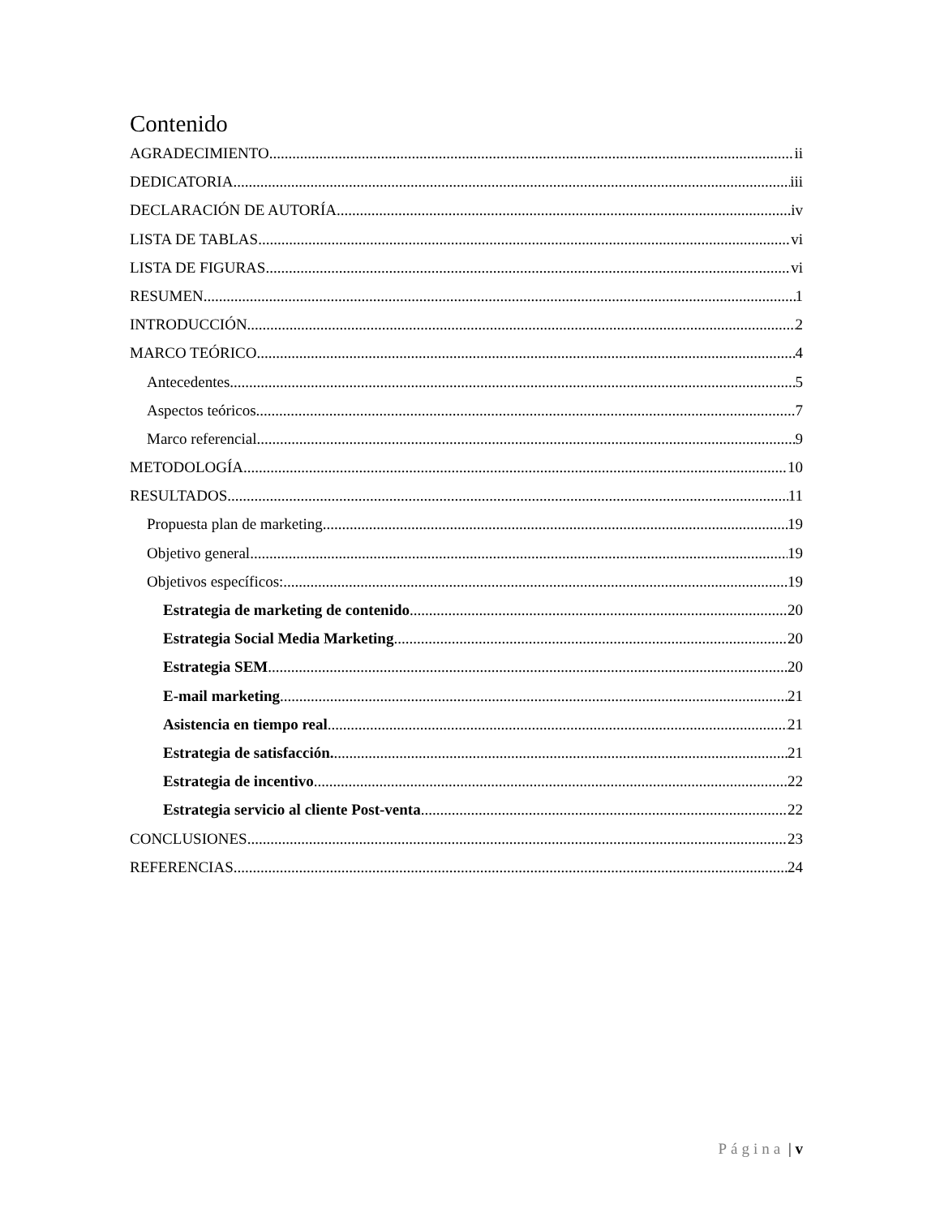Contenido
AGRADECIMIENTO ii
DEDICATORIA iii
DECLARACIÓN DE AUTORÍA iv
LISTA DE TABLAS vi
LISTA DE FIGURAS vi
RESUMEN 1
INTRODUCCIÓN 2
MARCO TEÓRICO 4
Antecedentes 5
Aspectos teóricos 7
Marco referencial 9
METODOLOGÍA 10
RESULTADOS 11
Propuesta plan de marketing 19
Objetivo general 19
Objetivos específicos: 19
Estrategia de marketing de contenido 20
Estrategia Social Media Marketing 20
Estrategia SEM 20
E-mail marketing 21
Asistencia en tiempo real 21
Estrategia de satisfacción. 21
Estrategia de incentivo 22
Estrategia servicio al cliente Post-venta 22
CONCLUSIONES 23
REFERENCIAS 24
Página | v